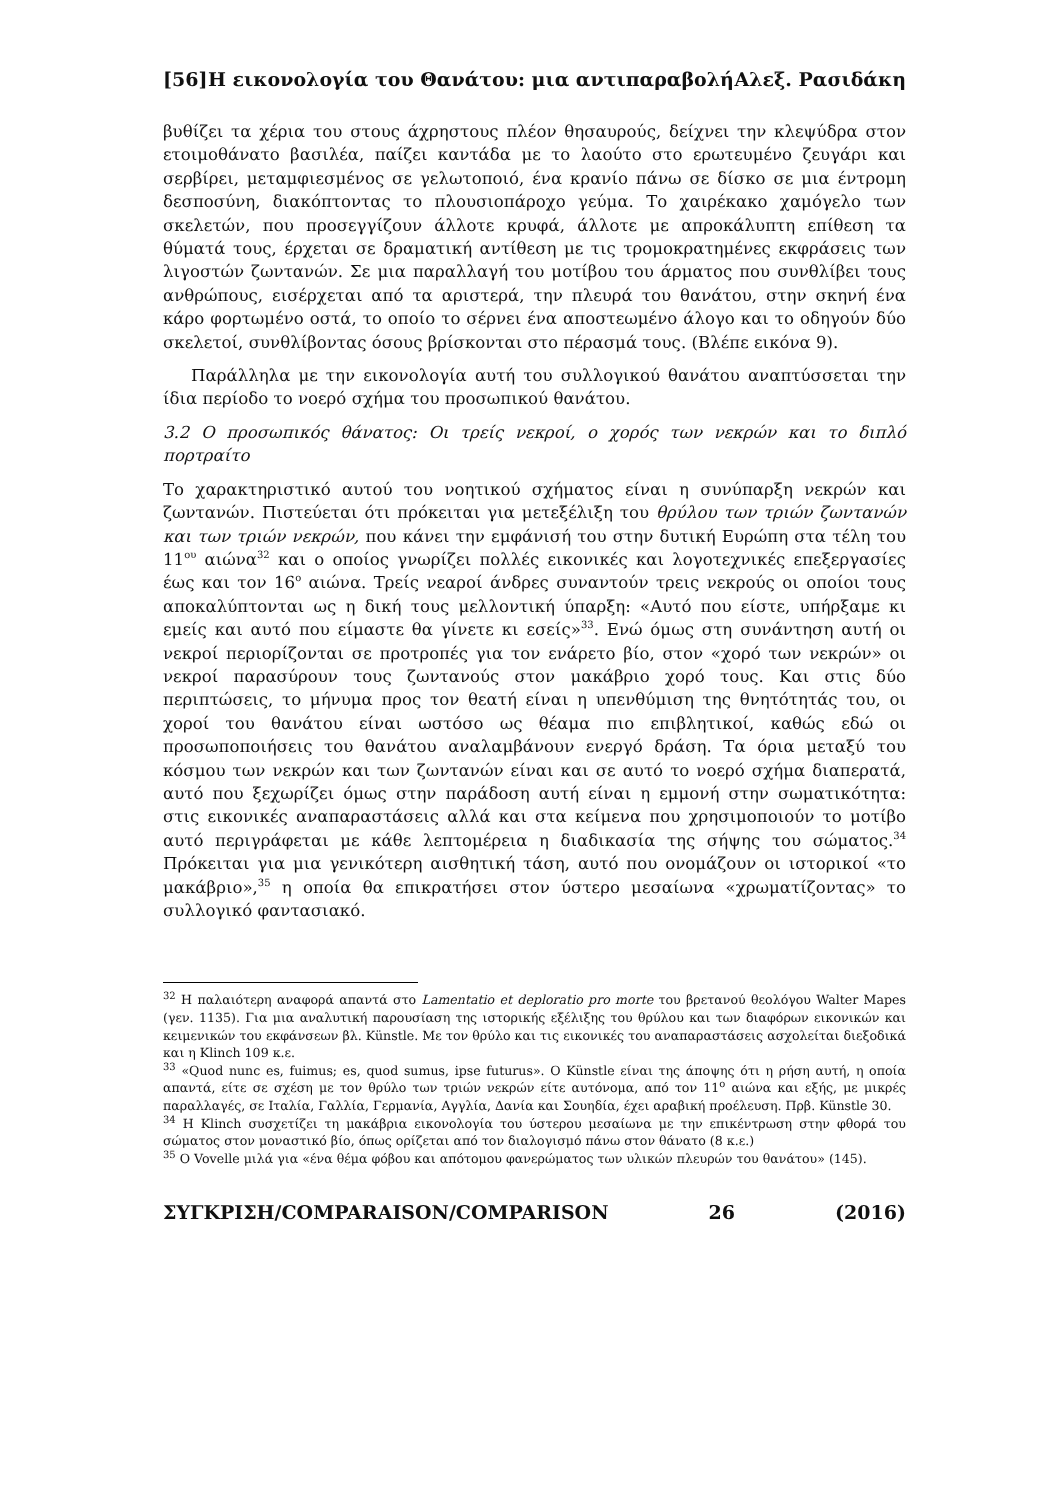[56] Η εικονολογία του Θανάτου: μια αντιπαραβολή Αλεξ. Ρασιδάκη
βυθίζει τα χέρια του στους άχρηστους πλέον θησαυρούς, δείχνει την κλεψύδρα στον ετοιμοθάνατο βασιλέα, παίζει καντάδα με το λαούτο στο ερωτευμένο ζευγάρι και σερβίρει, μεταμφιεσμένος σε γελωτοποιό, ένα κρανίο πάνω σε δίσκο σε μια έντρομη δεσποσύνη, διακόπτοντας το πλουσιοπάροχο γεύμα. Το χαιρέκακο χαμόγελο των σκελετών, που προσεγγίζουν άλλοτε κρυφά, άλλοτε με απροκάλυπτη επίθεση τα θύματά τους, έρχεται σε δραματική αντίθεση με τις τρομοκρατημένες εκφράσεις των λιγοστών ζωντανών. Σε μια παραλλαγή του μοτίβου του άρματος που συνθλίβει τους ανθρώπους, εισέρχεται από τα αριστερά, την πλευρά του θανάτου, στην σκηνή ένα κάρο φορτωμένο οστά, το οποίο το σέρνει ένα αποστεωμένο άλογο και το οδηγούν δύο σκελετοί, συνθλίβοντας όσους βρίσκονται στο πέρασμά τους. (Βλέπε εικόνα 9).
Παράλληλα με την εικονολογία αυτή του συλλογικού θανάτου αναπτύσσεται την ίδια περίοδο το νοερό σχήμα του προσωπικού θανάτου.
3.2 Ο προσωπικός θάνατος: Οι τρείς νεκροί, ο χορός των νεκρών και το διπλό πορτραίτο
Το χαρακτηριστικό αυτού του νοητικού σχήματος είναι η συνύπαρξη νεκρών και ζωντανών. Πιστεύεται ότι πρόκειται για μετεξέλιξη του θρύλου των τριών ζωντανών και των τριών νεκρών, που κάνει την εμφάνισή του στην δυτική Ευρώπη στα τέλη του 11<sup>ου</sup> αιώνα<sup>32</sup> και ο οποίος γνωρίζει πολλές εικονικές και λογοτεχνικές επεξεργασίες έως και τον 16<sup>ο</sup> αιώνα. Τρείς νεαροί άνδρες συναντούν τρεις νεκρούς οι οποίοι τους αποκαλύπτονται ως η δική τους μελλοντική ύπαρξη: «Αυτό που είστε, υπήρξαμε κι εμείς και αυτό που είμαστε θα γίνετε κι εσείς»<sup>33</sup>. Ενώ όμως στη συνάντηση αυτή οι νεκροί περιορίζονται σε προτροπές για τον ενάρετο βίο, στον «χορό των νεκρών» οι νεκροί παρασύρουν τους ζωντανούς στον μακάβριο χορό τους. Και στις δύο περιπτώσεις, το μήνυμα προς τον θεατή είναι η υπενθύμιση της θνητότητάς του, οι χοροί του θανάτου είναι ωστόσο ως θέαμα πιο επιβλητικοί, καθώς εδώ οι προσωποποιήσεις του θανάτου αναλαμβάνουν ενεργό δράση. Τα όρια μεταξύ του κόσμου των νεκρών και των ζωντανών είναι και σε αυτό το νοερό σχήμα διαπερατά, αυτό που ξεχωρίζει όμως στην παράδοση αυτή είναι η εμμονή στην σωματικότητα: στις εικονικές αναπαραστάσεις αλλά και στα κείμενα που χρησιμοποιούν το μοτίβο αυτό περιγράφεται με κάθε λεπτομέρεια η διαδικασία της σήψης του σώματος.<sup>34</sup> Πρόκειται για μια γενικότερη αισθητική τάση, αυτό που ονομάζουν οι ιστορικοί «το μακάβριο»,<sup>35</sup> η οποία θα επικρατήσει στον ύστερο μεσαίωνα «χρωματίζοντας» το συλλογικό φαντασιακό.
<sup>32</sup> Η παλαιότερη αναφορά απαντά στο Lamentatio et deploratio pro morte του βρετανού θεολόγου Walter Mapes (γεν. 1135). Για μια αναλυτική παρουσίαση της ιστορικής εξέλιξης του θρύλου και των διαφόρων εικονικών και κειμενικών του εκφάνσεων βλ. Künstle. Με τον θρύλο και τις εικονικές του αναπαραστάσεις ασχολείται διεξοδικά και η Klinch 109 κ.ε.
<sup>33</sup> «Quod nunc es, fuimus; es, quod sumus, ipse futurus». Ο Künstle είναι της άποψης ότι η ρήση αυτή, η οποία απαντά, είτε σε σχέση με τον θρύλο των τριών νεκρών είτε αυτόνομα, από τον 11<sup>ο</sup> αιώνα και εξής, με μικρές παραλλαγές, σε Ιταλία, Γαλλία, Γερμανία, Αγγλία, Δανία και Σουηδία, έχει αραβική προέλευση. Πρβ. Künstle 30.
<sup>34</sup> Η Klinch συσχετίζει τη μακάβρια εικονολογία του ύστερου μεσαίωνα με την επικέντρωση στην φθορά του σώματος στον μοναστικό βίο, όπως ορίζεται από τον διαλογισμό πάνω στον θάνατο (8 κ.ε.)
<sup>35</sup> Ο Vovelle μιλά για «ένα θέμα φόβου και απότομου φανερώματος των υλικών πλευρών του θανάτου» (145).
ΣΥΓΚΡΙΣΗ/COMPARAISON/COMPARISON 26 (2016)